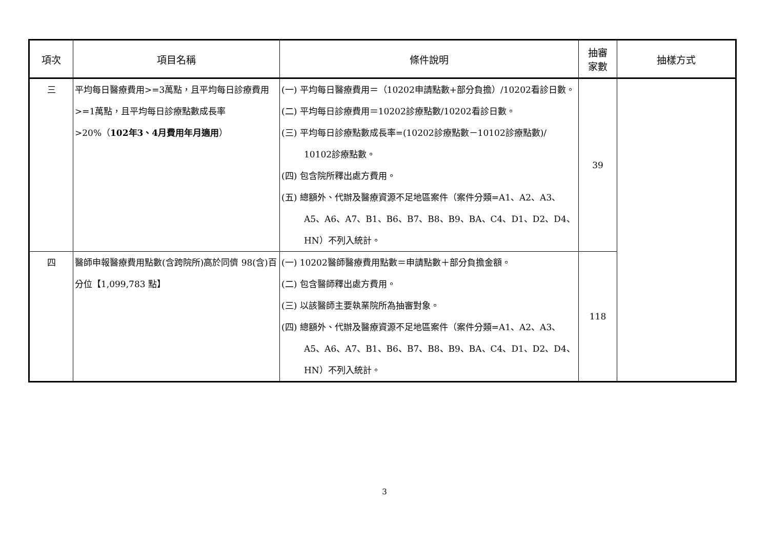| 項次 | 項目名稱 | 條件說明 | 抽審 家數 | 抽樣方式 |
| --- | --- | --- | --- | --- |
| 三 | 平均每日醫療費用>=3萬點，且平均每日診療費用>=1萬點，且平均每日診療點數成長率>20%（ 102年3、4月費用年月適用 ） | (一) 平均每日醫療費用＝（10202申請點數+部分負擔）/10202看診日數。 (二) 平均每日診療費用＝10202診療點數/10202看診日數。 (三) 平均每日診療點數成長率=(10202診療點數－10102診療點數)/ 10102診療點數。 (四) 包含院所釋出處方費用。 (五) 總額外、代辦及醫療資源不足地區案件（案件分類=A1、A2、A3、A5、A6、A7、B1、B6、B7、B8、B9、BA、C4、D1、D2、D4、HN）不列入統計。 | 39 | |
| 四 | 醫師申報醫療費用點數(含跨院所)高於同儕 98(含)百分位【1,099,783 點】 | (一) 10202醫師醫療費用點數＝申請點數＋部分負擔金額。 (二) 包含醫師釋出處方費用。 (三) 以該醫師主要執業院所為抽審對象。 (四) 總額外、代辦及醫療資源不足地區案件（案件分類=A1、A2、A3、A5、A6、A7、B1、B6、B7、B8、B9、BA、C4、D1、D2、D4、HN）不列入統計。 | 118 | |
3